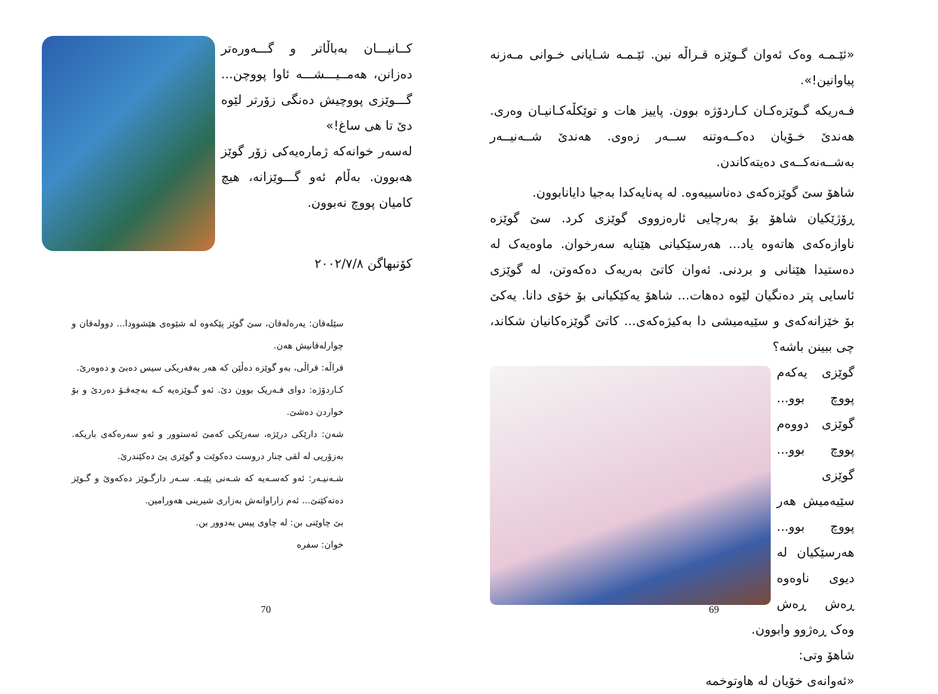کــانیـــان بەباڵاتر و گـــەورەتر دەزانن، هەمــیـــشـــە ئاوا پووچن... گـــوێزی پووچیش دەنگی زۆرتر لێوە دێ تا هی ساغ!»
لەسەر خوانەکە ژمارەیەکی زۆر گوێز هەبوون. بەڵام ئەو گـــوێزانە، هیچ کامیان پووچ نەبوون.
کۆنبهاگن ٢٠٠٢/٧/٨
سێلەقان: یەرەلەقان، سێ گوێز پێکەوە لە شێوەی هێشوودا... دوولەقان و چوارلەقانیش هەن.
قراڵە: قراڵی، بەو گوێزە دەڵێن کە هەر بەفەریکی سیس دەبێ و دەوەرێ.
کـاردۆژە: دوای فـەریک بوون دێ. ئەو گـوێزەیە کـە بەچەقـۆ دەردێ و بۆ خواردن دەشێ.
شەن: دارێکی درێژە، سەرێکی کەمێ ئەستوور و ئەو سەرەکەی باریکە. بەزۆریی لە لقی چنار دروست دەکوێت و گوێزی پێ دەکێندرێ.
شـەنیـەر: ئەو کەسـەیە کە شـەنی پێیـە. سـەر دارگـوێز دەکەوێ و گـوێز دەتەکێنێ... ئەم زاراوانەش بەزاری شیرینی هەورامین.
بێ چاوێنی بن: لە چاوی پیس بەدوور بن.
خوان: سفرە
70
«ئێـمـە وەک ئەوان گـوێزە قـراڵە نین. ئێـمـە شـایانی خـوانی مـەزنە پیاوانین!».
فـەریکە گـوێزەکـان کـاردۆژە بوون. پاییز هات و توێکڵەکـانیـان وەری. هەندێ خـۆیان دەکــەوتنە ســەر زەوی. هەندێ شــەنیــەر بەشــەنەکــەی دەیتەکاندن.
شاهۆ سێ گوێزەکەی دەناسییەوە. لە پەنایەکدا بەجیا دایانابوون.
ڕۆژێکیان شاهۆ بۆ بەرچایی ئارەزووی گوێزی کرد. سێ گوێزە ناوازەکەی هاتەوە یاد... هەرسێکیانی هێنایە سەرخوان. ماوەیەک لە دەستیدا هێنانی و بردنی. ئەوان کاتێ بەریەک دەکەوتن، لە گوێزی ئاسایی پتر دەنگیان لێوە دەهات... شاهۆ یەکێکیانی بۆ خۆی دانا. یەکێ بۆ خێزانەکەی و سێیەمیشی دا بەکیژەکەی... کاتێ گوێزەکانیان شکاند، چی ببینن باشە؟
گوێزی یەکەم پووچ بوو... گوێزی دووەم پووچ بوو... گوێزی سێیەمیش هەر پووچ بوو... هەرسێکیان لە دیوی ناوەوە ڕەش ڕەش وەک ڕەژوو وابوون.
شاهۆ وتی:
«ئەوانەی خۆیان لە هاوتوخمە
69